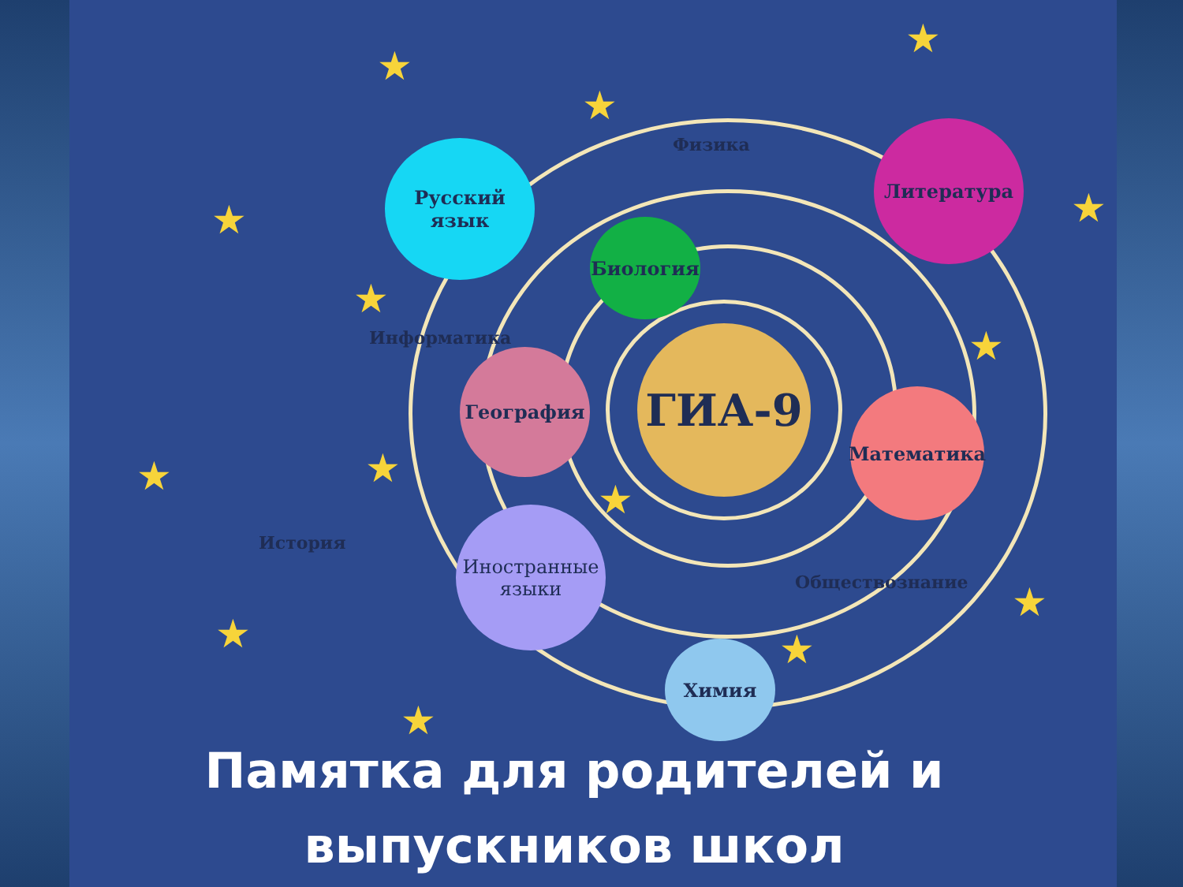ГИА-9
Русский язык
Литература
Биология
География
Математика
Иностранные
языки
Химия
Физика
Информатика
История
Обществознание
★
★
★
★ ★
★
★
★ ★
★
★
★ ★
★
Памятка для родителей и
выпускников школ